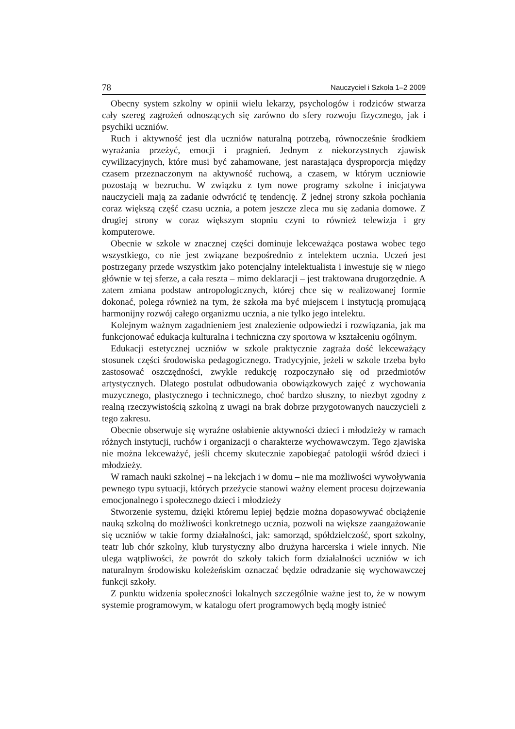78 Nauczyciel i Szkoła 1–2 2009
Obecny system szkolny w opinii wielu lekarzy, psychologów i rodziców stwarza cały szereg zagrożeń odnoszących się zarówno do sfery rozwoju fizycznego, jak i psychiki uczniów.
Ruch i aktywność jest dla uczniów naturalną potrzebą, równocześnie środkiem wyrażania przeżyć, emocji i pragnień. Jednym z niekorzystnych zjawisk cywilizacyjnych, które musi być zahamowane, jest narastająca dysproporcja między czasem przeznaczonym na aktywność ruchową, a czasem, w którym uczniowie pozostają w bezruchu. W związku z tym nowe programy szkolne i inicjatywa nauczycieli mają za zadanie odwrócić tę tendencję. Z jednej strony szkoła pochłania coraz większą część czasu ucznia, a potem jeszcze zleca mu się zadania domowe. Z drugiej strony w coraz większym stopniu czyni to również telewizja i gry komputerowe.
Obecnie w szkole w znacznej części dominuje lekceważąca postawa wobec tego wszystkiego, co nie jest związane bezpośrednio z intelektem ucznia. Uczeń jest postrzegany przede wszystkim jako potencjalny intelektualista i inwestuje się w niego głównie w tej sferze, a cała reszta – mimo deklaracji – jest traktowana drugorzędnie. A zatem zmiana podstaw antropologicznych, której chce się w realizowanej formie dokonać, polega również na tym, że szkoła ma być miejscem i instytucją promującą harmonijny rozwój całego organizmu ucznia, a nie tylko jego intelektu.
Kolejnym ważnym zagadnieniem jest znalezienie odpowiedzi i rozwiązania, jak ma funkcjonować edukacja kulturalna i techniczna czy sportowa w kształceniu ogólnym.
Edukacji estetycznej uczniów w szkole praktycznie zagraża dość lekceważący stosunek części środowiska pedagogicznego. Tradycyjnie, jeżeli w szkole trzeba było zastosować oszczędności, zwykle redukcję rozpoczynało się od przedmiotów artystycznych. Dlatego postulat odbudowania obowiązkowych zajęć z wychowania muzycznego, plastycznego i technicznego, choć bardzo słuszny, to niezbyt zgodny z realną rzeczywistością szkolną z uwagi na brak dobrze przygotowanych nauczycieli z tego zakresu.
Obecnie obserwuje się wyraźne osłabienie aktywności dzieci i młodzieży w ramach różnych instytucji, ruchów i organizacji o charakterze wychowawczym. Tego zjawiska nie można lekceważyć, jeśli chcemy skutecznie zapobiegać patologii wśród dzieci i młodzieży.
W ramach nauki szkolnej – na lekcjach i w domu – nie ma możliwości wywoływania pewnego typu sytuacji, których przeżycie stanowi ważny element procesu dojrzewania emocjonalnego i społecznego dzieci i młodzieży
Stworzenie systemu, dzięki któremu lepiej będzie można dopasowywać obciążenie nauką szkolną do możliwości konkretnego ucznia, pozwoli na większe zaangażowanie się uczniów w takie formy działalności, jak: samorząd, spółdzielczość, sport szkolny, teatr lub chór szkolny, klub turystyczny albo drużyna harcerska i wiele innych. Nie ulega wątpliwości, że powrót do szkoły takich form działalności uczniów w ich naturalnym środowisku koleżeńskim oznaczać będzie odradzanie się wychowawczej funkcji szkoły.
Z punktu widzenia społeczności lokalnych szczególnie ważne jest to, że w nowym systemie programowym, w katalogu ofert programowych będą mogły istnieć